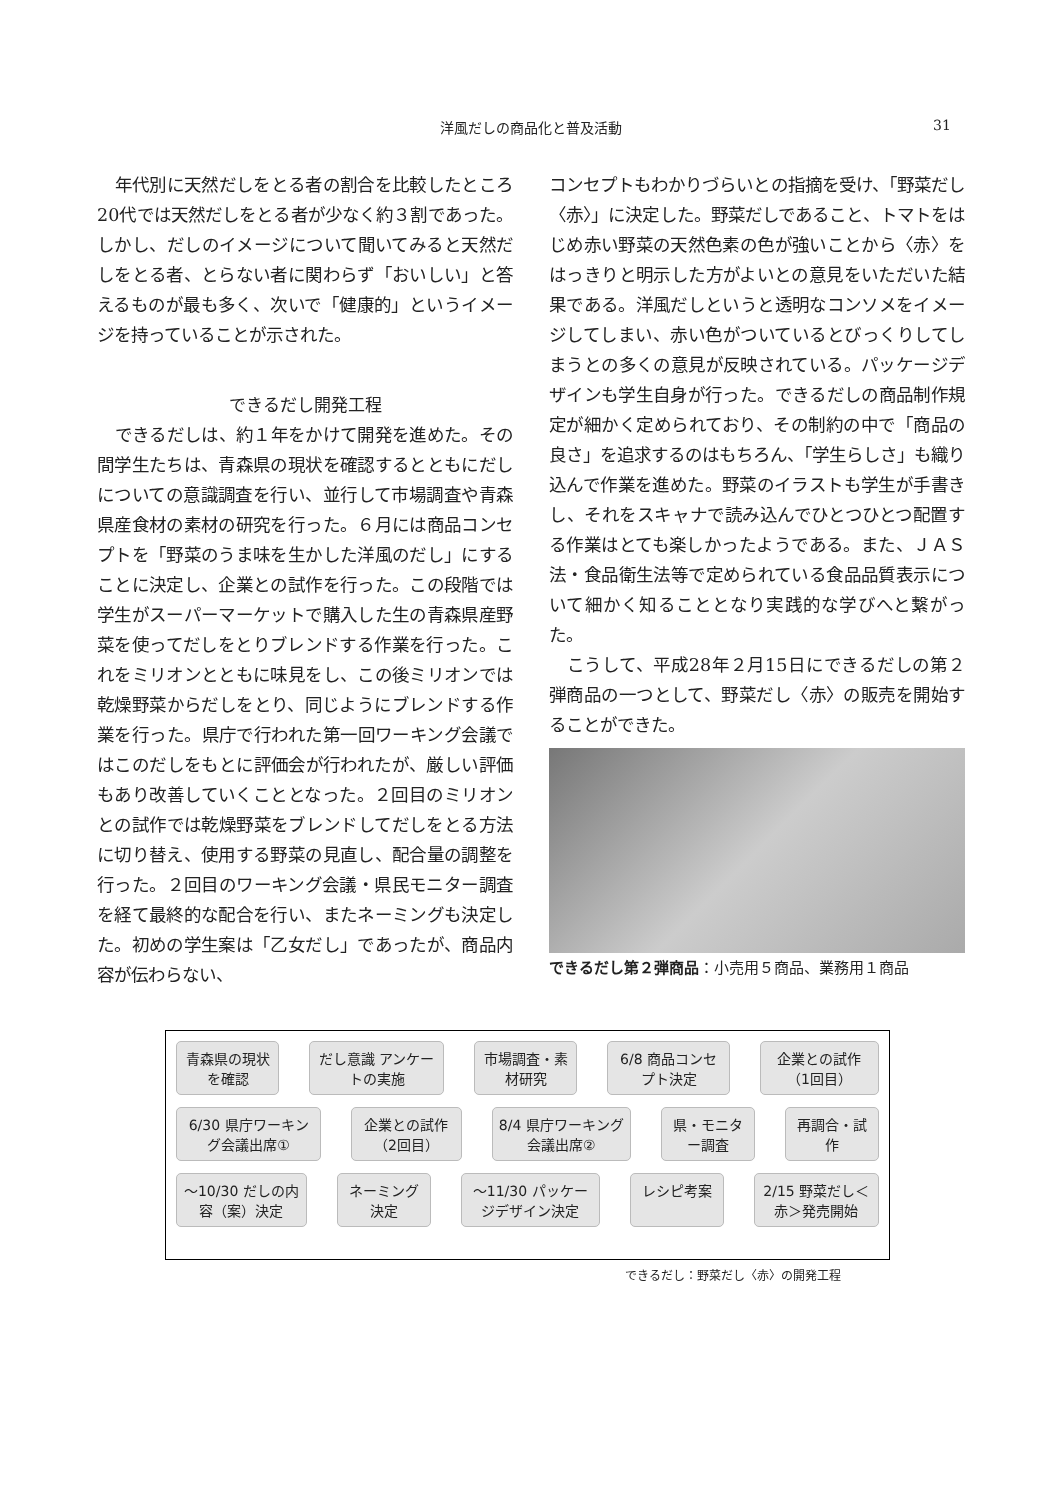洋風だしの商品化と普及活動 31
年代別に天然だしをとる者の割合を比較したところ20代では天然だしをとる者が少なく約３割であった。しかし、だしのイメージについて聞いてみると天然だしをとる者、とらない者に関わらず「おいしい」と答えるものが最も多く、次いで「健康的」というイメージを持っていることが示された。
できるだし開発工程
できるだしは、約１年をかけて開発を進めた。その間学生たちは、青森県の現状を確認するとともにだしについての意識調査を行い、並行して市場調査や青森県産食材の素材の研究を行った。６月には商品コンセプトを「野菜のうま味を生かした洋風のだし」にすることに決定し、企業との試作を行った。この段階では学生がスーパーマーケットで購入した生の青森県産野菜を使ってだしをとりブレンドする作業を行った。これをミリオンとともに味見をし、この後ミリオンでは乾燥野菜からだしをとり、同じようにブレンドする作業を行った。県庁で行われた第一回ワーキング会議ではこのだしをもとに評価会が行われたが、厳しい評価もあり改善していくこととなった。２回目のミリオンとの試作では乾燥野菜をブレンドしてだしをとる方法に切り替え、使用する野菜の見直し、配合量の調整を行った。２回目のワーキング会議・県民モニター調査を経て最終的な配合を行い、またネーミングも決定した。初めの学生案は「乙女だし」であったが、商品内容が伝わらない、
コンセプトもわかりづらいとの指摘を受け、「野菜だし〈赤〉」に決定した。野菜だしであること、トマトをはじめ赤い野菜の天然色素の色が強いことから〈赤〉をはっきりと明示した方がよいとの意見をいただいた結果である。洋風だしというと透明なコンソメをイメージしてしまい、赤い色がついているとびっくりしてしまうとの多くの意見が反映されている。パッケージデザインも学生自身が行った。できるだしの商品制作規定が細かく定められており、その制約の中で「商品の良さ」を追求するのはもちろん、「学生らしさ」も織り込んで作業を進めた。野菜のイラストも学生が手書きし、それをスキャナで読み込んでひとつひとつ配置する作業はとても楽しかったようである。また、ＪＡＳ法・食品衛生法等で定められている食品品質表示について細かく知ることとなり実践的な学びへと繋がった。
こうして、平成28年２月15日にできるだしの第２弾商品の一つとして、野菜だし〈赤〉の販売を開始することができた。
できるだし第２弾商品：小売用５商品、業務用１商品
青森県の現状を確認 だし意識 アンケートの実施 市場調査・素材研究 6/8 商品コンセプト決定 企業との試作（1回目）
6/30 県庁ワーキング会議出席① 企業との試作（2回目） 8/4 県庁ワーキング会議出席② 県・モニター調査 再調合・試作
～10/30 だしの内容（案）決定 ネーミング決定 ～11/30 パッケージデザイン決定 レシピ考案 2/15 野菜だし＜赤＞発売開始
できるだし：野菜だし〈赤〉の開発工程